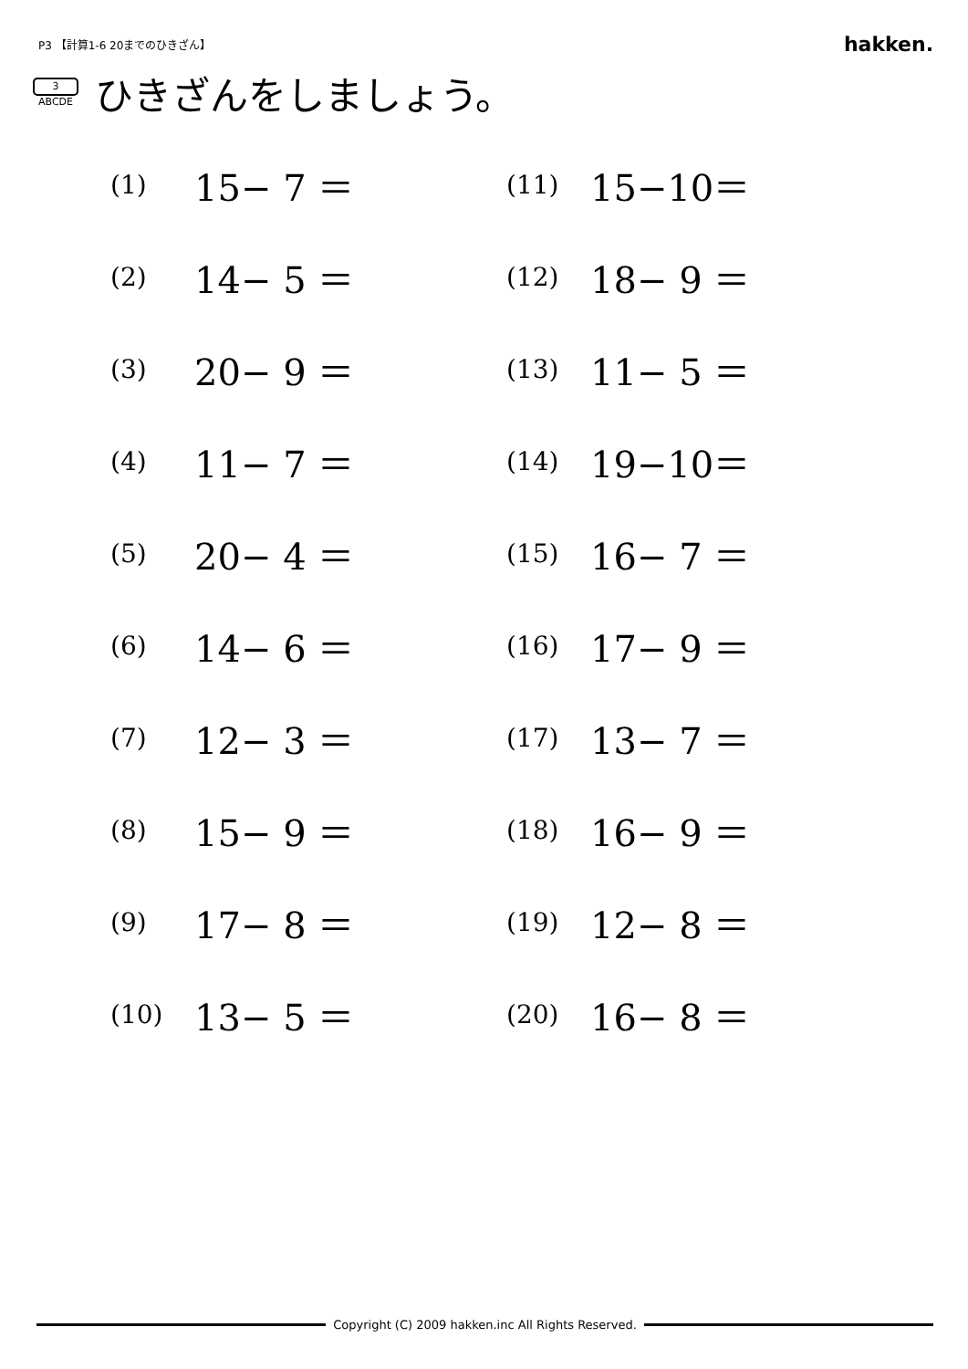P3 【計算1-6 20までのひきざん】
hakken.
3
ABCDE
ひきざんをしましょう。
| (1) | 15− 7 ＝ | (11) | 15−10＝ |
| (2) | 14− 5 ＝ | (12) | 18− 9 ＝ |
| (3) | 20− 9 ＝ | (13) | 11− 5 ＝ |
| (4) | 11− 7 ＝ | (14) | 19−10＝ |
| (5) | 20− 4 ＝ | (15) | 16− 7 ＝ |
| (6) | 14− 6 ＝ | (16) | 17− 9 ＝ |
| (7) | 12− 3 ＝ | (17) | 13− 7 ＝ |
| (8) | 15− 9 ＝ | (18) | 16− 9 ＝ |
| (9) | 17− 8 ＝ | (19) | 12− 8 ＝ |
| (10) | 13− 5 ＝ | (20) | 16− 8 ＝ |
Copyright (C) 2009 hakken.inc All Rights Reserved.